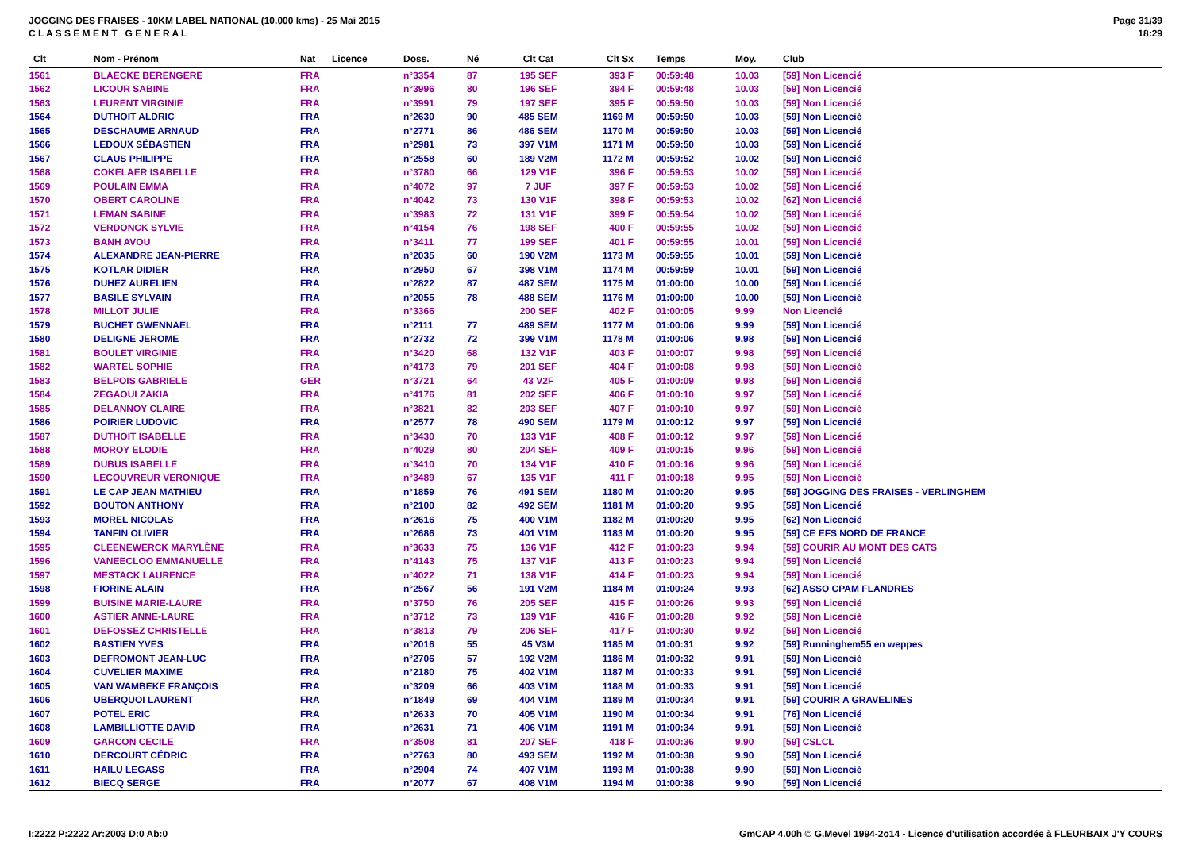JOGGING DES FRAISES - 10KM LABEL NATIONAL (10.000 kms) - 25 Mai 2015
C L A S S E M E N T G E N E R A L
Page 31/39
18:29
| Clt | Nom - Prénom | Nat | Licence | Doss. | Né | Clt Cat | Clt Sx | Temps | Moy. | Club |
| --- | --- | --- | --- | --- | --- | --- | --- | --- | --- | --- |
| 1561 | BLAECKE BERENGERE | FRA | | n°3354 | 87 | 195 SEF | 393 F | 00:59:48 | 10.03 | [59] Non Licencié |
| 1562 | LICOUR SABINE | FRA | | n°3996 | 80 | 196 SEF | 394 F | 00:59:48 | 10.03 | [59] Non Licencié |
| 1563 | LEURENT VIRGINIE | FRA | | n°3991 | 79 | 197 SEF | 395 F | 00:59:50 | 10.03 | [59] Non Licencié |
| 1564 | DUTHOIT ALDRIC | FRA | | n°2630 | 90 | 485 SEM | 1169 M | 00:59:50 | 10.03 | [59] Non Licencié |
| 1565 | DESCHAUME ARNAUD | FRA | | n°2771 | 86 | 486 SEM | 1170 M | 00:59:50 | 10.03 | [59] Non Licencié |
| 1566 | LEDOUX SÉBASTIEN | FRA | | n°2981 | 73 | 397 V1M | 1171 M | 00:59:50 | 10.03 | [59] Non Licencié |
| 1567 | CLAUS PHILIPPE | FRA | | n°2558 | 60 | 189 V2M | 1172 M | 00:59:52 | 10.02 | [59] Non Licencié |
| 1568 | COKELAER ISABELLE | FRA | | n°3780 | 66 | 129 V1F | 396 F | 00:59:53 | 10.02 | [59] Non Licencié |
| 1569 | POULAIN EMMA | FRA | | n°4072 | 97 | 7 JUF | 397 F | 00:59:53 | 10.02 | [59] Non Licencié |
| 1570 | OBERT CAROLINE | FRA | | n°4042 | 73 | 130 V1F | 398 F | 00:59:53 | 10.02 | [62] Non Licencié |
| 1571 | LEMAN SABINE | FRA | | n°3983 | 72 | 131 V1F | 399 F | 00:59:54 | 10.02 | [59] Non Licencié |
| 1572 | VERDONCK SYLVIE | FRA | | n°4154 | 76 | 198 SEF | 400 F | 00:59:55 | 10.02 | [59] Non Licencié |
| 1573 | BANH AVOU | FRA | | n°3411 | 77 | 199 SEF | 401 F | 00:59:55 | 10.01 | [59] Non Licencié |
| 1574 | ALEXANDRE JEAN-PIERRE | FRA | | n°2035 | 60 | 190 V2M | 1173 M | 00:59:55 | 10.01 | [59] Non Licencié |
| 1575 | KOTLAR DIDIER | FRA | | n°2950 | 67 | 398 V1M | 1174 M | 00:59:59 | 10.01 | [59] Non Licencié |
| 1576 | DUHEZ AURELIEN | FRA | | n°2822 | 87 | 487 SEM | 1175 M | 01:00:00 | 10.00 | [59] Non Licencié |
| 1577 | BASILE SYLVAIN | FRA | | n°2055 | 78 | 488 SEM | 1176 M | 01:00:00 | 10.00 | [59] Non Licencié |
| 1578 | MILLOT JULIE | FRA | | n°3366 | | 200 SEF | 402 F | 01:00:05 | 9.99 | Non Licencié |
| 1579 | BUCHET GWENNAEL | FRA | | n°2111 | 77 | 489 SEM | 1177 M | 01:00:06 | 9.99 | [59] Non Licencié |
| 1580 | DELIGNE JEROME | FRA | | n°2732 | 72 | 399 V1M | 1178 M | 01:00:06 | 9.98 | [59] Non Licencié |
| 1581 | BOULET VIRGINIE | FRA | | n°3420 | 68 | 132 V1F | 403 F | 01:00:07 | 9.98 | [59] Non Licencié |
| 1582 | WARTEL SOPHIE | FRA | | n°4173 | 79 | 201 SEF | 404 F | 01:00:08 | 9.98 | [59] Non Licencié |
| 1583 | BELPOIS GABRIELE | GER | | n°3721 | 64 | 43 V2F | 405 F | 01:00:09 | 9.98 | [59] Non Licencié |
| 1584 | ZEGAOUI ZAKIA | FRA | | n°4176 | 81 | 202 SEF | 406 F | 01:00:10 | 9.97 | [59] Non Licencié |
| 1585 | DELANNOY CLAIRE | FRA | | n°3821 | 82 | 203 SEF | 407 F | 01:00:10 | 9.97 | [59] Non Licencié |
| 1586 | POIRIER LUDOVIC | FRA | | n°2577 | 78 | 490 SEM | 1179 M | 01:00:12 | 9.97 | [59] Non Licencié |
| 1587 | DUTHOIT ISABELLE | FRA | | n°3430 | 70 | 133 V1F | 408 F | 01:00:12 | 9.97 | [59] Non Licencié |
| 1588 | MOROY ELODIE | FRA | | n°4029 | 80 | 204 SEF | 409 F | 01:00:15 | 9.96 | [59] Non Licencié |
| 1589 | DUBUS ISABELLE | FRA | | n°3410 | 70 | 134 V1F | 410 F | 01:00:16 | 9.96 | [59] Non Licencié |
| 1590 | LECOUVREUR VERONIQUE | FRA | | n°3489 | 67 | 135 V1F | 411 F | 01:00:18 | 9.95 | [59] Non Licencié |
| 1591 | LE CAP JEAN MATHIEU | FRA | | n°1859 | 76 | 491 SEM | 1180 M | 01:00:20 | 9.95 | [59] JOGGING DES FRAISES - VERLINGHEM |
| 1592 | BOUTON ANTHONY | FRA | | n°2100 | 82 | 492 SEM | 1181 M | 01:00:20 | 9.95 | [59] Non Licencié |
| 1593 | MOREL NICOLAS | FRA | | n°2616 | 75 | 400 V1M | 1182 M | 01:00:20 | 9.95 | [62] Non Licencié |
| 1594 | TANFIN OLIVIER | FRA | | n°2686 | 73 | 401 V1M | 1183 M | 01:00:20 | 9.95 | [59] CE EFS NORD DE FRANCE |
| 1595 | CLEENEWERCK MARYLÈNE | FRA | | n°3633 | 75 | 136 V1F | 412 F | 01:00:23 | 9.94 | [59] COURIR AU MONT DES CATS |
| 1596 | VANEECLOO EMMANUELLE | FRA | | n°4143 | 75 | 137 V1F | 413 F | 01:00:23 | 9.94 | [59] Non Licencié |
| 1597 | MESTACK LAURENCE | FRA | | n°4022 | 71 | 138 V1F | 414 F | 01:00:23 | 9.94 | [59] Non Licencié |
| 1598 | FIORINE ALAIN | FRA | | n°2567 | 56 | 191 V2M | 1184 M | 01:00:24 | 9.93 | [62] ASSO CPAM FLANDRES |
| 1599 | BUISINE MARIE-LAURE | FRA | | n°3750 | 76 | 205 SEF | 415 F | 01:00:26 | 9.93 | [59] Non Licencié |
| 1600 | ASTIER ANNE-LAURE | FRA | | n°3712 | 73 | 139 V1F | 416 F | 01:00:28 | 9.92 | [59] Non Licencié |
| 1601 | DEFOSSEZ CHRISTELLE | FRA | | n°3813 | 79 | 206 SEF | 417 F | 01:00:30 | 9.92 | [59] Non Licencié |
| 1602 | BASTIEN YVES | FRA | | n°2016 | 55 | 45 V3M | 1185 M | 01:00:31 | 9.92 | [59] Runninghem55 en weppes |
| 1603 | DEFROMONT JEAN-LUC | FRA | | n°2706 | 57 | 192 V2M | 1186 M | 01:00:32 | 9.91 | [59] Non Licencié |
| 1604 | CUVELIER MAXIME | FRA | | n°2180 | 75 | 402 V1M | 1187 M | 01:00:33 | 9.91 | [59] Non Licencié |
| 1605 | VAN WAMBEKE FRANÇOIS | FRA | | n°3209 | 66 | 403 V1M | 1188 M | 01:00:33 | 9.91 | [59] Non Licencié |
| 1606 | UBERQUOI LAURENT | FRA | | n°1849 | 69 | 404 V1M | 1189 M | 01:00:34 | 9.91 | [59] COURIR A GRAVELINES |
| 1607 | POTEL ERIC | FRA | | n°2633 | 70 | 405 V1M | 1190 M | 01:00:34 | 9.91 | [76] Non Licencié |
| 1608 | LAMBILLIOTTE DAVID | FRA | | n°2631 | 71 | 406 V1M | 1191 M | 01:00:34 | 9.91 | [59] Non Licencié |
| 1609 | GARCON CECILE | FRA | | n°3508 | 81 | 207 SEF | 418 F | 01:00:36 | 9.90 | [59] CSLCL |
| 1610 | DERCOURT CÉDRIC | FRA | | n°2763 | 80 | 493 SEM | 1192 M | 01:00:38 | 9.90 | [59] Non Licencié |
| 1611 | HAILU LEGASS | FRA | | n°2904 | 74 | 407 V1M | 1193 M | 01:00:38 | 9.90 | [59] Non Licencié |
| 1612 | BIECQ SERGE | FRA | | n°2077 | 67 | 408 V1M | 1194 M | 01:00:38 | 9.90 | [59] Non Licencié |
I:2222 P:2222 Ar:2003 D:0 Ab:0 GmCAP 4.00h © G.Mevel 1994-2o14 - Licence d'utilisation accordée à FLEURBAIX J'Y COURS